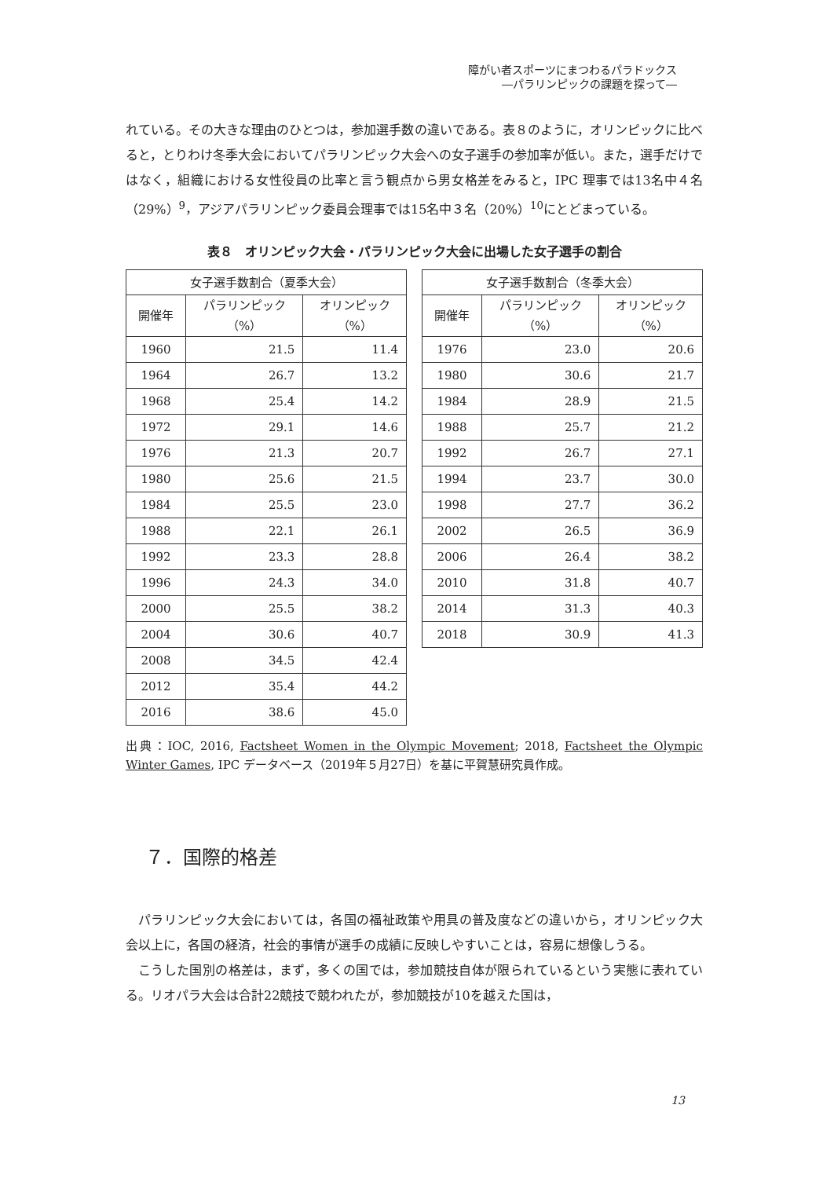障がい者スポーツにまつわるパラドックス
―パラリンピックの課題を探って―
れている。その大きな理由のひとつは，参加選手数の違いである。表８のように，オリンピックに比べると，とりわけ冬季大会においてパラリンピック大会への女子選手の参加率が低い。また，選手だけではなく，組織における女性役員の比率と言う観点から男女格差をみると，IPC 理事では13名中４名（29%）<sup>9</sup>，アジアパラリンピック委員会理事では15名中３名（20%）<sup>10</sup>にとどまっている。
表８　オリンピック大会・パラリンピック大会に出場した女子選手の割合
| 女子選手数割合（夏季大会） | | |
| --- | --- | --- |
| 開催年 | パラリンピック （%） | オリンピック （%） |
| 1960 | 21.5 | 11.4 |
| 1964 | 26.7 | 13.2 |
| 1968 | 25.4 | 14.2 |
| 1972 | 29.1 | 14.6 |
| 1976 | 21.3 | 20.7 |
| 1980 | 25.6 | 21.5 |
| 1984 | 25.5 | 23.0 |
| 1988 | 22.1 | 26.1 |
| 1992 | 23.3 | 28.8 |
| 1996 | 24.3 | 34.0 |
| 2000 | 25.5 | 38.2 |
| 2004 | 30.6 | 40.7 |
| 2008 | 34.5 | 42.4 |
| 2012 | 35.4 | 44.2 |
| 2016 | 38.6 | 45.0 |
| 女子選手数割合（冬季大会） | | |
| --- | --- | --- |
| 開催年 | パラリンピック （%） | オリンピック （%） |
| 1976 | 23.0 | 20.6 |
| 1980 | 30.6 | 21.7 |
| 1984 | 28.9 | 21.5 |
| 1988 | 25.7 | 21.2 |
| 1992 | 26.7 | 27.1 |
| 1994 | 23.7 | 30.0 |
| 1998 | 27.7 | 36.2 |
| 2002 | 26.5 | 36.9 |
| 2006 | 26.4 | 38.2 |
| 2010 | 31.8 | 40.7 |
| 2014 | 31.3 | 40.3 |
| 2018 | 30.9 | 41.3 |
出典：IOC, 2016, Factsheet Women in the Olympic Movement; 2018, Factsheet the Olympic Winter Games, IPC データベース（2019年５月27日）を基に平賀慧研究員作成。
７．国際的格差
パラリンピック大会においては，各国の福祉政策や用具の普及度などの違いから，オリンピック大会以上に，各国の経済，社会的事情が選手の成績に反映しやすいことは，容易に想像しうる。
こうした国別の格差は，まず，多くの国では，参加競技自体が限られているという実態に表れている。リオパラ大会は合計22競技で競われたが，参加競技が10を越えた国は，
13